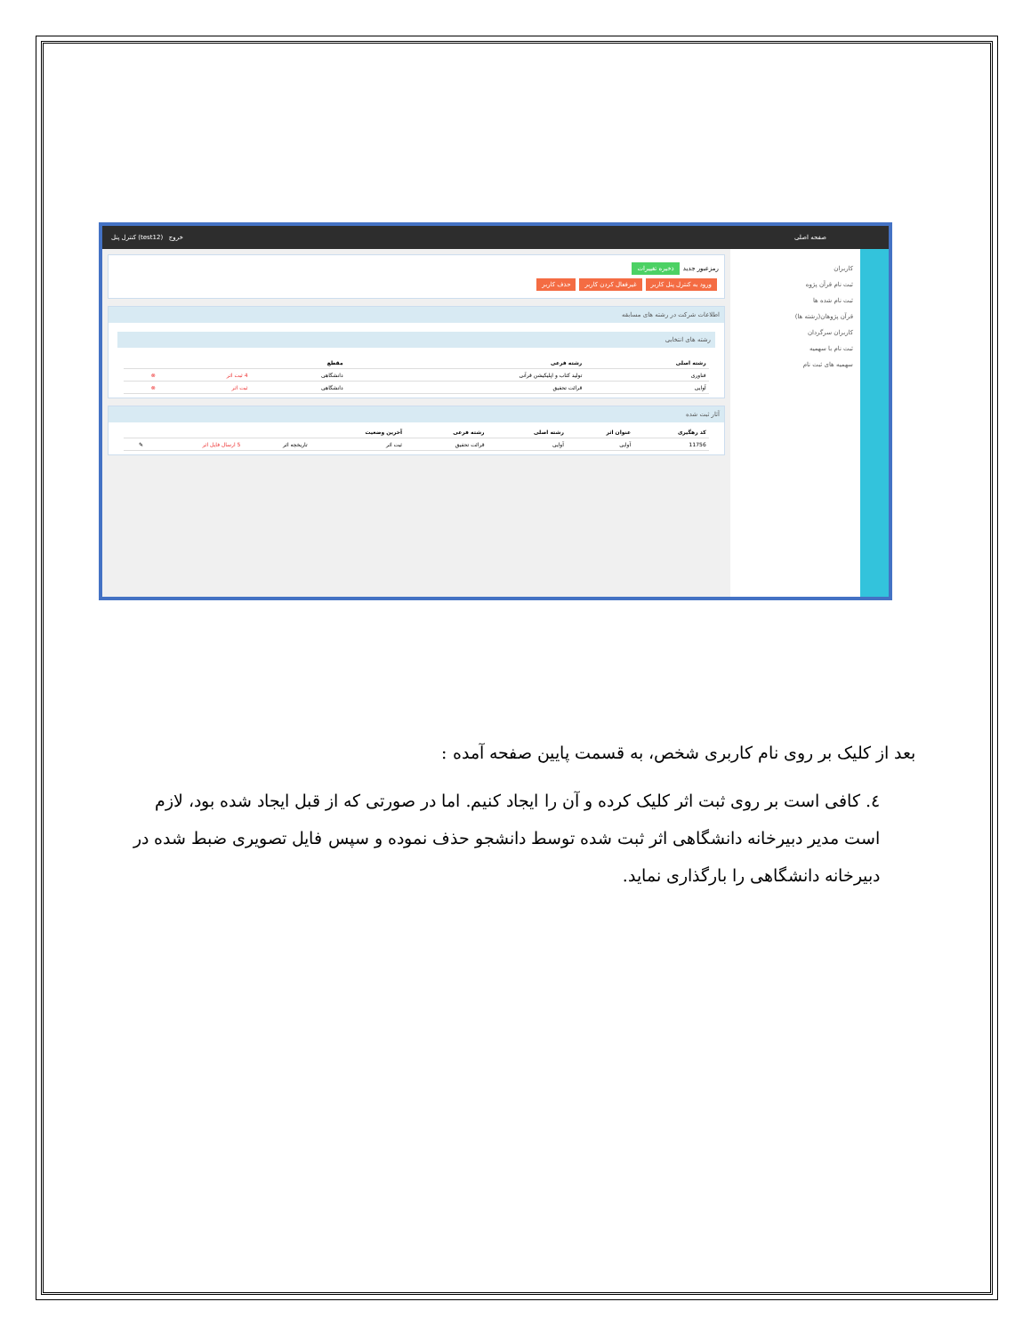صفحه اصلی خروج (test12) کنترل پنل
کاربران
ثبت نام قرآن پژوه
ثبت نام شده ها
قرآن پژوهان(رشته ها)
کاربران سرگردان
ثبت نام با سهمیه
سهمیه های ثبت نام
رمزعبور جدید ذخیره تغییرات
ورود به کنترل پنل کاربر غیرفعال کردن کاربر حذف کاربر
اطلاعات شرکت در رشته های مسابقه
رشته های انتخابی
| رشته اصلی | رشته فرعی | مقطع | | |
| --- | --- | --- | --- | --- |
| فناوری | تولید کتاب و اپلیکیشن قرآنی | دانشگاهی | 4 ثبت اثر | ⊗ |
| آوایی | قرائت تحقیق | دانشگاهی | ثبت اثر | ⊗ |
آثار ثبت شده
| کد رهگیری | عنوان اثر | رشته اصلی | رشته فرعی | آخرین وضعیت | | | |
| --- | --- | --- | --- | --- | --- | --- | --- |
| 11756 | آوایی | آوایی | قرائت تحقیق | ثبت اثر | تاریخچه اثر | 5 ارسال فایل اثر | ✎ |
بعد از کلیک بر روی نام کاربری شخص، به قسمت پایین صفحه آمده :
٤. کافی است بر روی ثبت اثر کلیک کرده و آن را ایجاد کنیم. اما در صورتی که از قبل ایجاد شده بود، لازم است مدیر دبیرخانه دانشگاهی اثر ثبت شده توسط دانشجو حذف نموده و سپس فایل تصویری ضبط شده در دبیرخانه دانشگاهی را بارگذاری نماید.